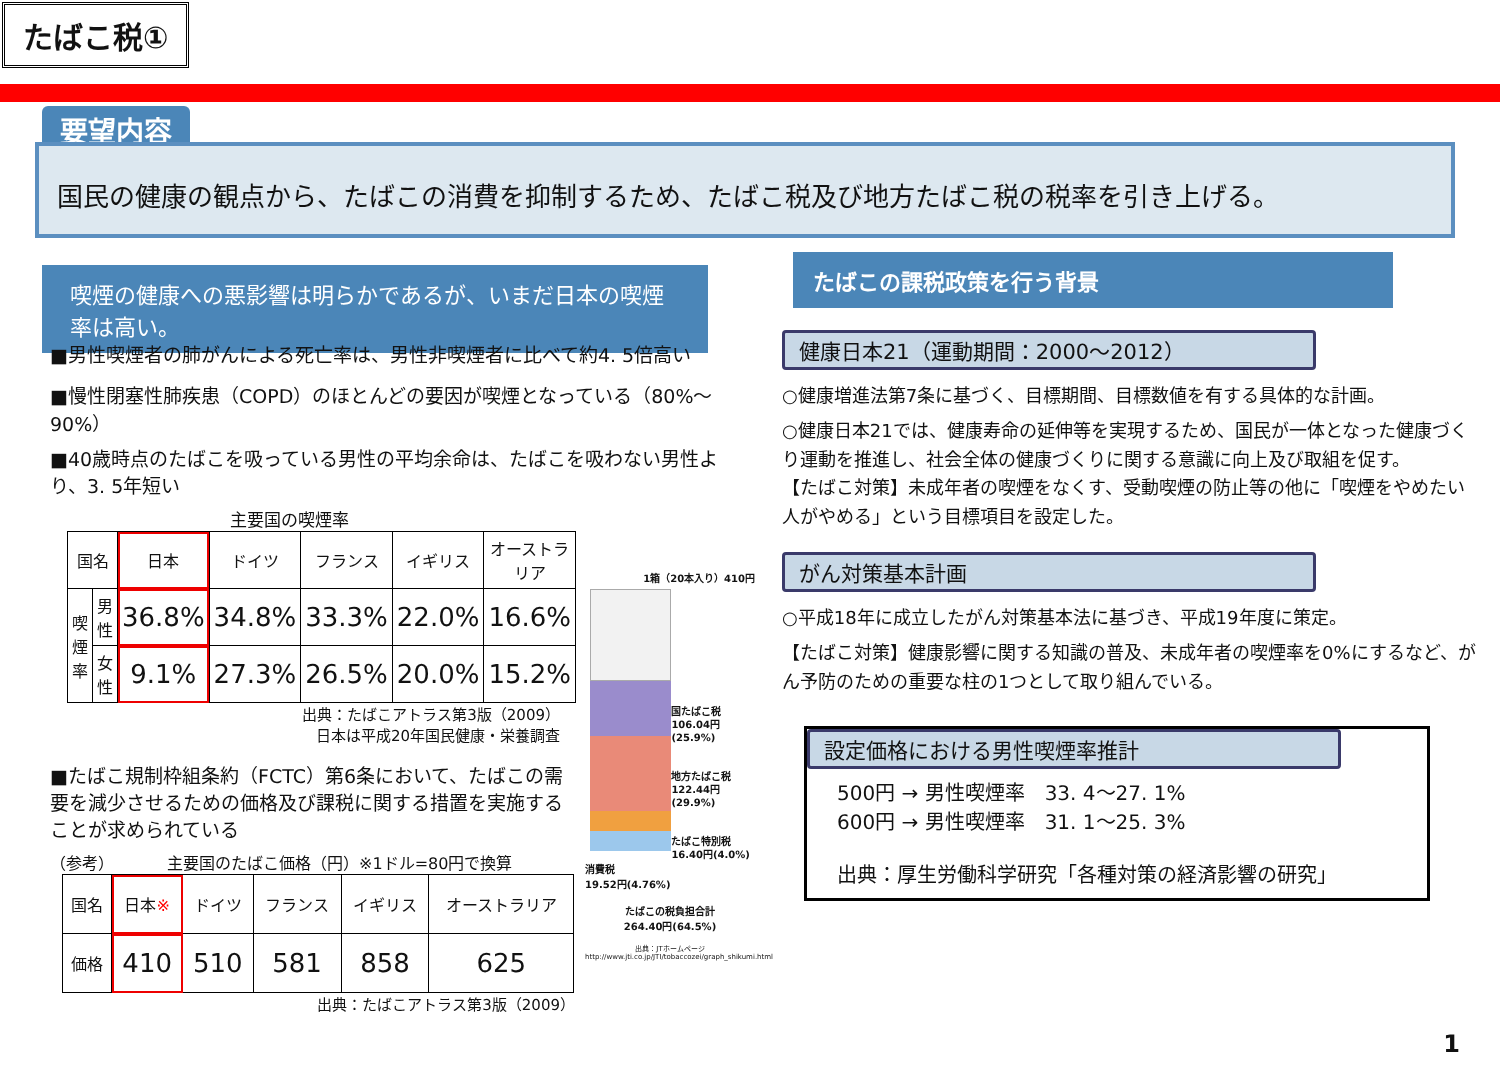たばこ税①
要望内容
国民の健康の観点から、たばこの消費を抑制するため、たばこ税及び地方たばこ税の税率を引き上げる。
喫煙の健康への悪影響は明らかであるが、いまだ日本の喫煙率は高い。
■男性喫煙者の肺がんによる死亡率は、男性非喫煙者に比べて約4. 5倍高い
■慢性閉塞性肺疾患（COPD）のほとんどの要因が喫煙となっている（80%～90%）
■40歳時点のたばこを吸っている男性の平均余命は、たばこを吸わない男性より、3. 5年短い
主要国の喫煙率
| 国名 | | 日本 | ドイツ | フランス | イギリス | オーストラリア |
| 喫煙率 | 男性 | 36.8% | 34.8% | 33.3% | 22.0% | 16.6% |
| | 女性 | 9.1% | 27.3% | 26.5% | 20.0% | 15.2% |
出典：たばこアトラス第3版（2009）
日本は平成20年国民健康・栄養調査
■たばこ規制枠組条約（FCTC）第6条において、たばこの需要を減少させるための価格及び課税に関する措置を実施することが求められている
（参考） 　　　主要国のたばこ価格（円）※1ドル=80円で換算
| 国名 | 日本 ※ | ドイツ | フランス | イギリス | オーストラリア |
| 価格 | 410 | 510 | 581 | 858 | 625 |
出典：たばこアトラス第3版（2009）
1箱（20本入り）410円
国たばこ税
106.04円(25.9%)
地方たばこ税
122.44円(29.9%)
たばこ特別税
16.40円(4.0%)
消費税
19.52円(4.76%)
たばこの税負担合計
264.40円(64.5%)
出典：JTホームページ
http://www.jti.co.jp/JTI/tobaccozei/graph_shikumi.html
たばこの課税政策を行う背景
健康日本21（運動期間：2000～2012）
○健康増進法第7条に基づく、目標期間、目標数値を有する具体的な計画。
○健康日本21では、健康寿命の延伸等を実現するため、国民が一体となった健康づくり運動を推進し、社会全体の健康づくりに関する意識に向上及び取組を促す。
【たばこ対策】未成年者の喫煙をなくす、受動喫煙の防止等の他に「喫煙をやめたい人がやめる」という目標項目を設定した。
がん対策基本計画
○平成18年に成立したがん対策基本法に基づき、平成19年度に策定。
【たばこ対策】健康影響に関する知識の普及、未成年者の喫煙率を0%にするなど、がん予防のための重要な柱の1つとして取り組んでいる。
設定価格における男性喫煙率推計
500円 → 男性喫煙率　33. 4～27. 1%
600円 → 男性喫煙率　31. 1～25. 3%
出典：厚生労働科学研究「各種対策の経済影響の研究」
1